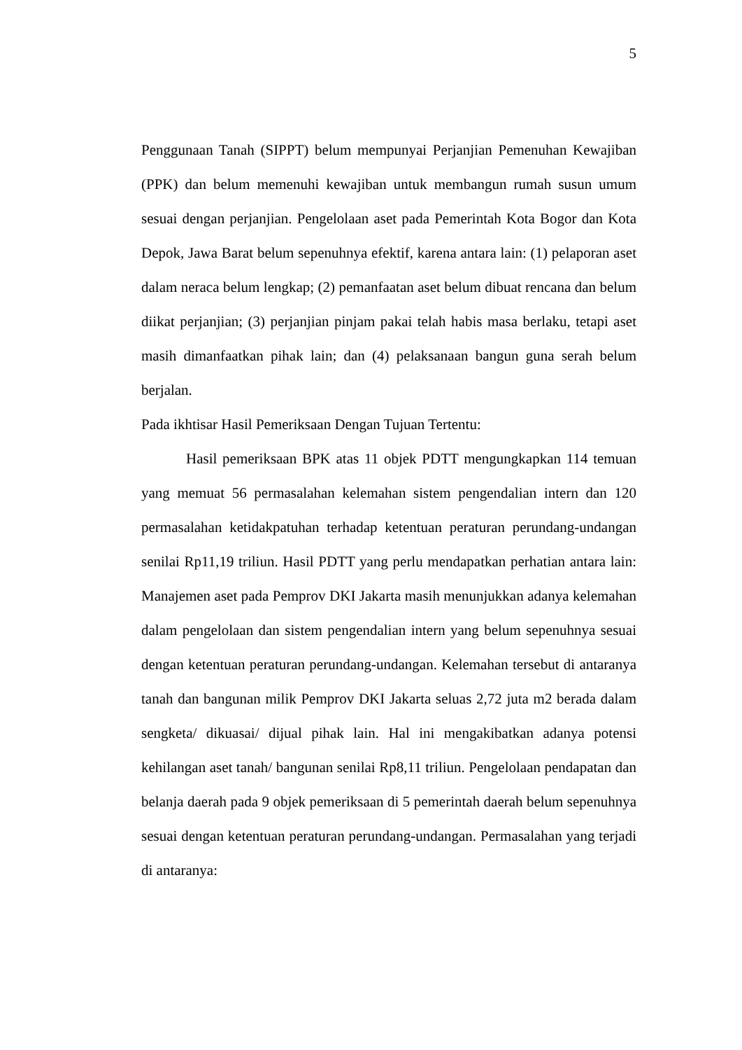5
Penggunaan Tanah (SIPPT) belum mempunyai Perjanjian Pemenuhan Kewajiban (PPK) dan belum memenuhi kewajiban untuk membangun rumah susun umum sesuai dengan perjanjian. Pengelolaan aset pada Pemerintah Kota Bogor dan Kota Depok, Jawa Barat belum sepenuhnya efektif, karena antara lain: (1) pelaporan aset dalam neraca belum lengkap; (2) pemanfaatan aset belum dibuat rencana dan belum diikat perjanjian; (3) perjanjian pinjam pakai telah habis masa berlaku, tetapi aset masih dimanfaatkan pihak lain; dan (4) pelaksanaan bangun guna serah belum berjalan.
Pada ikhtisar Hasil Pemeriksaan Dengan Tujuan Tertentu:
Hasil pemeriksaan BPK atas 11 objek PDTT mengungkapkan 114 temuan yang memuat 56 permasalahan kelemahan sistem pengendalian intern dan 120 permasalahan ketidakpatuhan terhadap ketentuan peraturan perundang-undangan senilai Rp11,19 triliun. Hasil PDTT yang perlu mendapatkan perhatian antara lain: Manajemen aset pada Pemprov DKI Jakarta masih menunjukkan adanya kelemahan dalam pengelolaan dan sistem pengendalian intern yang belum sepenuhnya sesuai dengan ketentuan peraturan perundang-undangan. Kelemahan tersebut di antaranya tanah dan bangunan milik Pemprov DKI Jakarta seluas 2,72 juta m2 berada dalam sengketa/ dikuasai/ dijual pihak lain. Hal ini mengakibatkan adanya potensi kehilangan aset tanah/ bangunan senilai Rp8,11 triliun. Pengelolaan pendapatan dan belanja daerah pada 9 objek pemeriksaan di 5 pemerintah daerah belum sepenuhnya sesuai dengan ketentuan peraturan perundang-undangan. Permasalahan yang terjadi di antaranya: